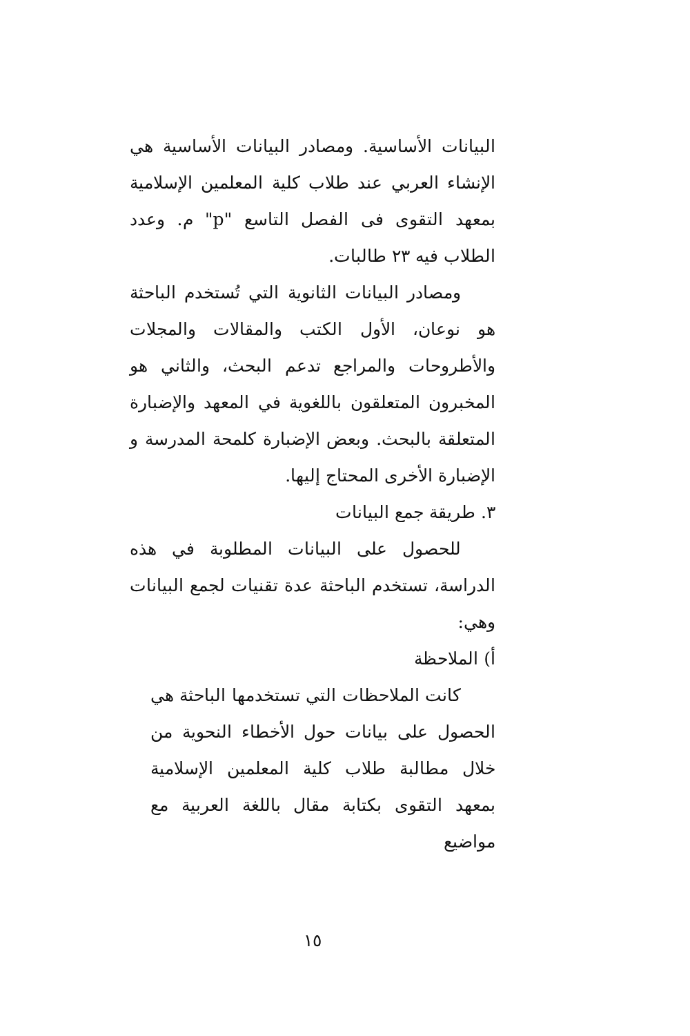البيانات الأساسية. ومصادر البيانات الأساسية هي الإنشاء العربي عند طلاب كلية المعلمين الإسلامية بمعهد التقوى فى الفصل التاسع "p" م. وعدد الطلاب فيه ٢٣ طالبات.
ومصادر البيانات الثانوية التي تُستخدم الباحثة هو نوعان، الأول الكتب والمقالات والمجلات والأطروحات والمراجع تدعم البحث، والثاني هو المخبرون المتعلقون باللغوية في المعهد والإضبارة المتعلقة بالبحث. وبعض الإضبارة كلمحة المدرسة و الإضبارة الأخرى المحتاج إليها.
٣. طريقة جمع البيانات
للحصول على البيانات المطلوبة في هذه الدراسة، تستخدم الباحثة عدة تقنيات لجمع البيانات وهي:
أ) الملاحظة
كانت الملاحظات التي تستخدمها الباحثة هي الحصول على بيانات حول الأخطاء النحوية من خلال مطالبة طلاب كلية المعلمين الإسلامية بمعهد التقوى بكتابة مقال باللغة العربية مع مواضيع
١٥